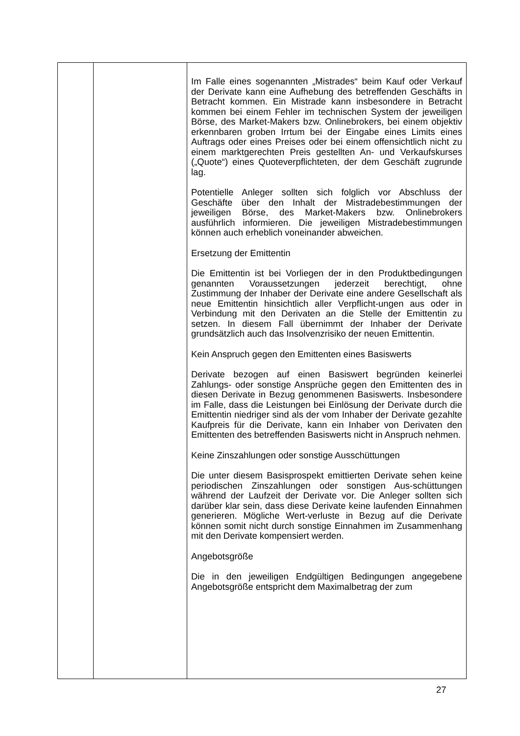| | | Im Falle eines sogenannten „Mistrades“ beim Kauf oder Verkauf der Derivate kann eine Aufhebung des betreffenden Geschäfts in Betracht kommen. Ein Mistrade kann insbesondere in Betracht kommen bei einem Fehler im technischen System der jeweiligen Börse, des Market-Makers bzw. Onlinebrokers, bei einem objektiv erkennbaren groben Irrtum bei der Eingabe eines Limits eines Auftrags oder eines Preises oder bei einem offensichtlich nicht zu einem marktgerechten Preis gestellten An- und Verkaufskurses („Quote“) eines Quoteverpflichteten, der dem Geschäft zugrunde lag. Potentielle Anleger sollten sich folglich vor Abschluss der Geschäfte über den Inhalt der Mistradebestimmungen der jeweiligen Börse, des Market-Makers bzw. Onlinebrokers ausführlich informieren. Die jeweiligen Mistradebestimmungen können auch erheblich voneinander abweichen. Ersetzung der Emittentin Die Emittentin ist bei Vorliegen der in den Produktbedingungen genannten Voraussetzungen jederzeit berechtigt, ohne Zustimmung der Inhaber der Derivate eine andere Gesellschaft als neue Emittentin hinsichtlich aller Verpflicht-ungen aus oder in Verbindung mit den Derivaten an die Stelle der Emittentin zu setzen. In diesem Fall übernimmt der Inhaber der Derivate grundsätzlich auch das Insolvenzrisiko der neuen Emittentin. Kein Anspruch gegen den Emittenten eines Basiswerts Derivate bezogen auf einen Basiswert begründen keinerlei Zahlungs- oder sonstige Ansprüche gegen den Emittenten des in diesen Derivate in Bezug genommenen Basiswerts. Insbesondere im Falle, dass die Leistungen bei Einlösung der Derivate durch die Emittentin niedriger sind als der vom Inhaber der Derivate gezahlte Kaufpreis für die Derivate, kann ein Inhaber von Derivaten den Emittenten des betreffenden Basiswerts nicht in Anspruch nehmen. Keine Zinszahlungen oder sonstige Ausschüttungen Die unter diesem Basisprospekt emittierten Derivate sehen keine periodischen Zinszahlungen oder sonstigen Aus-schüttungen während der Laufzeit der Derivate vor. Die Anleger sollten sich darüber klar sein, dass diese Derivate keine laufenden Einnahmen generieren. Mögliche Wert-verluste in Bezug auf die Derivate können somit nicht durch sonstige Einnahmen im Zusammenhang mit den Derivate kompensiert werden. Angebotsgröße Die in den jeweiligen Endgültigen Bedingungen angegebene Angebotsgröße entspricht dem Maximalbetrag der zum |
27